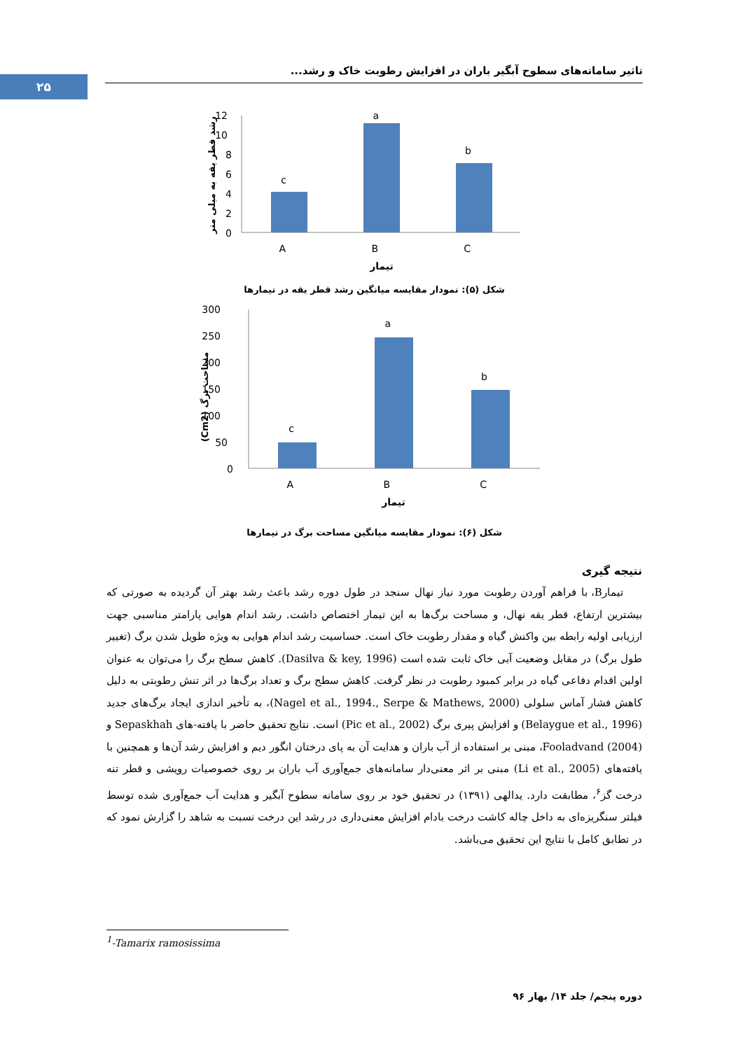۲۵
تاثیر سامانه‌های سطوح آبگیر باران در افزایش رطوبت خاک و رشد...
رشد قطر یقه به میلی متر
12
10
8
6
4
2
0
c
a
b
A
B
C
تیمار
شکل (۵): نمودار مقایسه میانگین رشد قطر یقه در تیمارها
مساحت برگ (Cm2)
300
250
200
150
100
50
0
c
a
b
A
B
C
تیمار
شکل (۶): نمودار مقایسه میانگین مساحت برگ در تیمارها
نتیجه گیری
تیمارB، با فراهم آوردن رطوبت مورد نیاز نهال سنجد در طول دوره رشد باعث رشد بهتر آن گردیده به صورتی که بیشترین ارتفاع، قطر یقه نهال، و مساحت برگ‌ها به این تیمار اختصاص داشت. رشد اندام هوایی پارامتر مناسبی جهت ارزیابی اولیه رابطه بین واکنش گیاه و مقدار رطوبت خاک است. حساسیت رشد اندام هوایی به ویژه طویل شدن برگ (تغییر طول برگ) در مقابل وضعیت آبی خاک ثابت شده است (Dasilva & key, 1996). کاهش سطح برگ را می‌توان به عنوان اولین اقدام دفاعی گیاه در برابر کمبود رطوبت در نظر گرفت. کاهش سطح برگ و تعداد برگ‌ها در اثر تنش رطوبتی به دلیل کاهش فشار آماس سلولی (Nagel et al., 1994., Serpe & Mathews, 2000)، به تأخیر اندازی ایجاد برگ‌های جدید (Belaygue et al., 1996) و افزایش پیری برگ (Pic et al., 2002) است. نتایج تحقیق حاضر با یافته-های Sepaskhah و Fooladvand (2004)، مبنی بر استفاده از آب باران و هدایت آن به پای درختان انگور دیم و افزایش رشد آن‌ها و همچنین با یافته‌های (Li et al., 2005) مبنی بر اثر معنی‌دار سامانه‌های جمع‌آوری آب باران بر روی خصوصیات رویشی و قطر تنه درخت گز<sup>۶</sup>، مطابقت دارد. یدالهی (۱۳۹۱) در تحقیق خود بر روی سامانه سطوح آبگیر و هدایت آب جمع‌آوری شده توسط فیلتر سنگریزه‌ای به داخل چاله کاشت درخت بادام افزایش معنی‌داری در رشد این درخت نسبت به شاهد را گزارش نمود که در تطابق کامل با نتایج این تحقیق می‌باشد.
<sup>1</sup>-Tamarix ramosissima
دوره پنجم/ جلد ۱۴/ بهار ۹۶